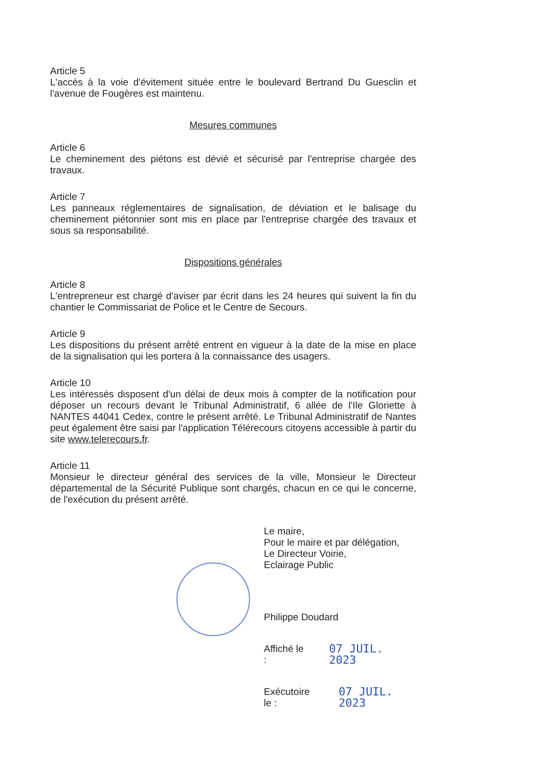Article 5
L'accès à la voie d'évitement située entre le boulevard Bertrand Du Guesclin et l'avenue de Fougères est maintenu.
Mesures communes
Article 6
Le cheminement des piétons est dévié et sécurisé par l'entreprise chargée des travaux.
Article 7
Les panneaux réglementaires de signalisation, de déviation et le balisage du cheminement piétonnier sont mis en place par l'entreprise chargée des travaux et sous sa responsabilité.
Dispositions générales
Article 8
L'entrepreneur est chargé d'aviser par écrit dans les 24 heures qui suivent la fin du chantier le Commissariat de Police et le Centre de Secours.
Article 9
Les dispositions du présent arrêté entrent en vigueur à la date de la mise en place de la signalisation qui les portera à la connaissance des usagers.
Article 10
Les intéressés disposent d'un délai de deux mois à compter de la notification pour déposer un recours devant le Tribunal Administratif, 6 allée de l'Ile Gloriette à NANTES 44041 Cedex, contre le présent arrêté. Le Tribunal Administratif de Nantes peut également être saisi par l'application Télérecours citoyens accessible à partir du site www.telerecours.fr.
Article 11
Monsieur le directeur général des services de la ville, Monsieur le Directeur départemental de la Sécurité Publique sont chargés, chacun en ce qui le concerne, de l'exécution du présent arrêté.
Le maire,
Pour le maire et par délégation,
Le Directeur Voirie,
Eclairage Public
Philippe Doudard
Affiché le : 07 JUIL. 2023
Exécutoire le : 07 JUIL. 2023